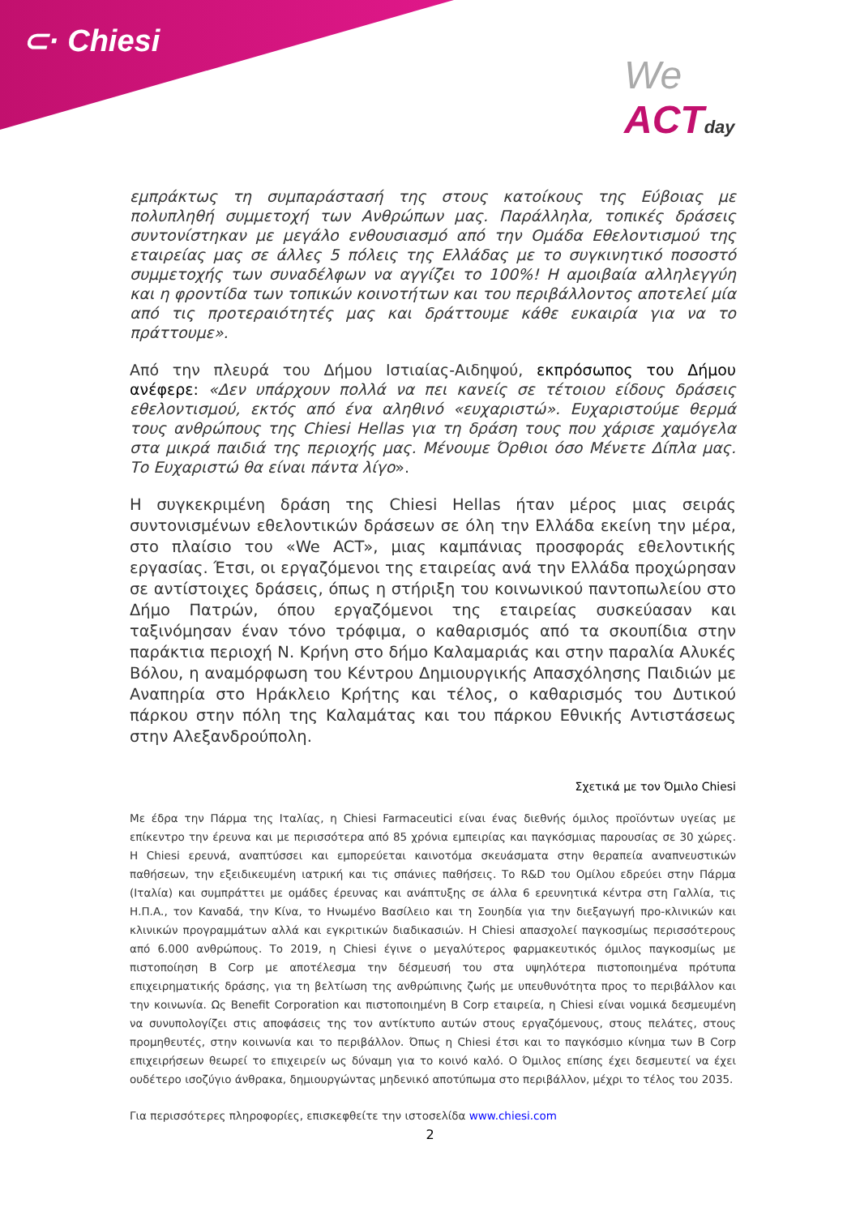⊂· Chiesi
We
ACTday
εμπράκτως τη συμπαράστασή της στους κατοίκους της Εύβοιας με πολυπληθή συμμετοχή των Ανθρώπων μας. Παράλληλα, τοπικές δράσεις συντονίστηκαν με μεγάλο ενθουσιασμό από την Ομάδα Εθελοντισμού της εταιρείας μας σε άλλες 5 πόλεις της Ελλάδας με το συγκινητικό ποσοστό συμμετοχής των συναδέλφων να αγγίζει το 100%! Η αμοιβαία αλληλεγγύη και η φροντίδα των τοπικών κοινοτήτων και του περιβάλλοντος αποτελεί μία από τις προτεραιότητές μας και δράττουμε κάθε ευκαιρία για να το πράττουμε».
Από την πλευρά του Δήμου Ιστιαίας-Αιδηψού, εκπρόσωπος του Δήμου ανέφερε: «Δεν υπάρχουν πολλά να πει κανείς σε τέτοιου είδους δράσεις εθελοντισμού, εκτός από ένα αληθινό «ευχαριστώ». Ευχαριστούμε θερμά τους ανθρώπους της Chiesi Hellas για τη δράση τους που χάρισε χαμόγελα στα μικρά παιδιά της περιοχής μας. Μένουμε Όρθιοι όσο Μένετε Δίπλα μας. Το Ευχαριστώ θα είναι πάντα λίγο».
Η συγκεκριμένη δράση της Chiesi Hellas ήταν μέρος μιας σειράς συντονισμένων εθελοντικών δράσεων σε όλη την Ελλάδα εκείνη την μέρα, στο πλαίσιο του «We ACT», μιας καμπάνιας προσφοράς εθελοντικής εργασίας. Έτσι, οι εργαζόμενοι της εταιρείας ανά την Ελλάδα προχώρησαν σε αντίστοιχες δράσεις, όπως η στήριξη του κοινωνικού παντοπωλείου στο Δήμο Πατρών, όπου εργαζόμενοι της εταιρείας συσκεύασαν και ταξινόμησαν έναν τόνο τρόφιμα, ο καθαρισμός από τα σκουπίδια στην παράκτια περιοχή Ν. Κρήνη στο δήμο Καλαμαριάς και στην παραλία Αλυκές Βόλου, η αναμόρφωση του Κέντρου Δημιουργικής Απασχόλησης Παιδιών με Αναπηρία στο Ηράκλειο Κρήτης και τέλος, ο καθαρισμός του Δυτικού πάρκου στην πόλη της Καλαμάτας και του πάρκου Εθνικής Αντιστάσεως στην Αλεξανδρούπολη.
Σχετικά με τον Όμιλο Chiesi
Με έδρα την Πάρμα της Ιταλίας, η Chiesi Farmaceutici είναι ένας διεθνής όμιλος προϊόντων υγείας με επίκεντρο την έρευνα και με περισσότερα από 85 χρόνια εμπειρίας και παγκόσμιας παρουσίας σε 30 χώρες. Η Chiesi ερευνά, αναπτύσσει και εμπορεύεται καινοτόμα σκευάσματα στην θεραπεία αναπνευστικών παθήσεων, την εξειδικευμένη ιατρική και τις σπάνιες παθήσεις. Το R&D του Ομίλου εδρεύει στην Πάρμα (Ιταλία) και συμπράττει με ομάδες έρευνας και ανάπτυξης σε άλλα 6 ερευνητικά κέντρα στη Γαλλία, τις Η.Π.Α., τον Καναδά, την Κίνα, το Ηνωμένο Βασίλειο και τη Σουηδία για την διεξαγωγή προ-κλινικών και κλινικών προγραμμάτων αλλά και εγκριτικών διαδικασιών. Η Chiesi απασχολεί παγκοσμίως περισσότερους από 6.000 ανθρώπους. Το 2019, η Chiesi έγινε ο μεγαλύτερος φαρμακευτικός όμιλος παγκοσμίως με πιστοποίηση B Corp με αποτέλεσμα την δέσμευσή του στα υψηλότερα πιστοποιημένα πρότυπα επιχειρηματικής δράσης, για τη βελτίωση της ανθρώπινης ζωής με υπευθυνότητα προς το περιβάλλον και την κοινωνία. Ως Benefit Corporation και πιστοποιημένη B Corp εταιρεία, η Chiesi είναι νομικά δεσμευμένη να συνυπολογίζει στις αποφάσεις της τον αντίκτυπο αυτών στους εργαζόμενους, στους πελάτες, στους προμηθευτές, στην κοινωνία και το περιβάλλον. Όπως η Chiesi έτσι και το παγκόσμιο κίνημα των B Corp επιχειρήσεων θεωρεί το επιχειρείν ως δύναμη για το κοινό καλό. Ο Όμιλος επίσης έχει δεσμευτεί να έχει ουδέτερο ισοζύγιο άνθρακα, δημιουργώντας μηδενικό αποτύπωμα στο περιβάλλον, μέχρι το τέλος του 2035.
Για περισσότερες πληροφορίες, επισκεφθείτε την ιστοσελίδα www.chiesi.com
2